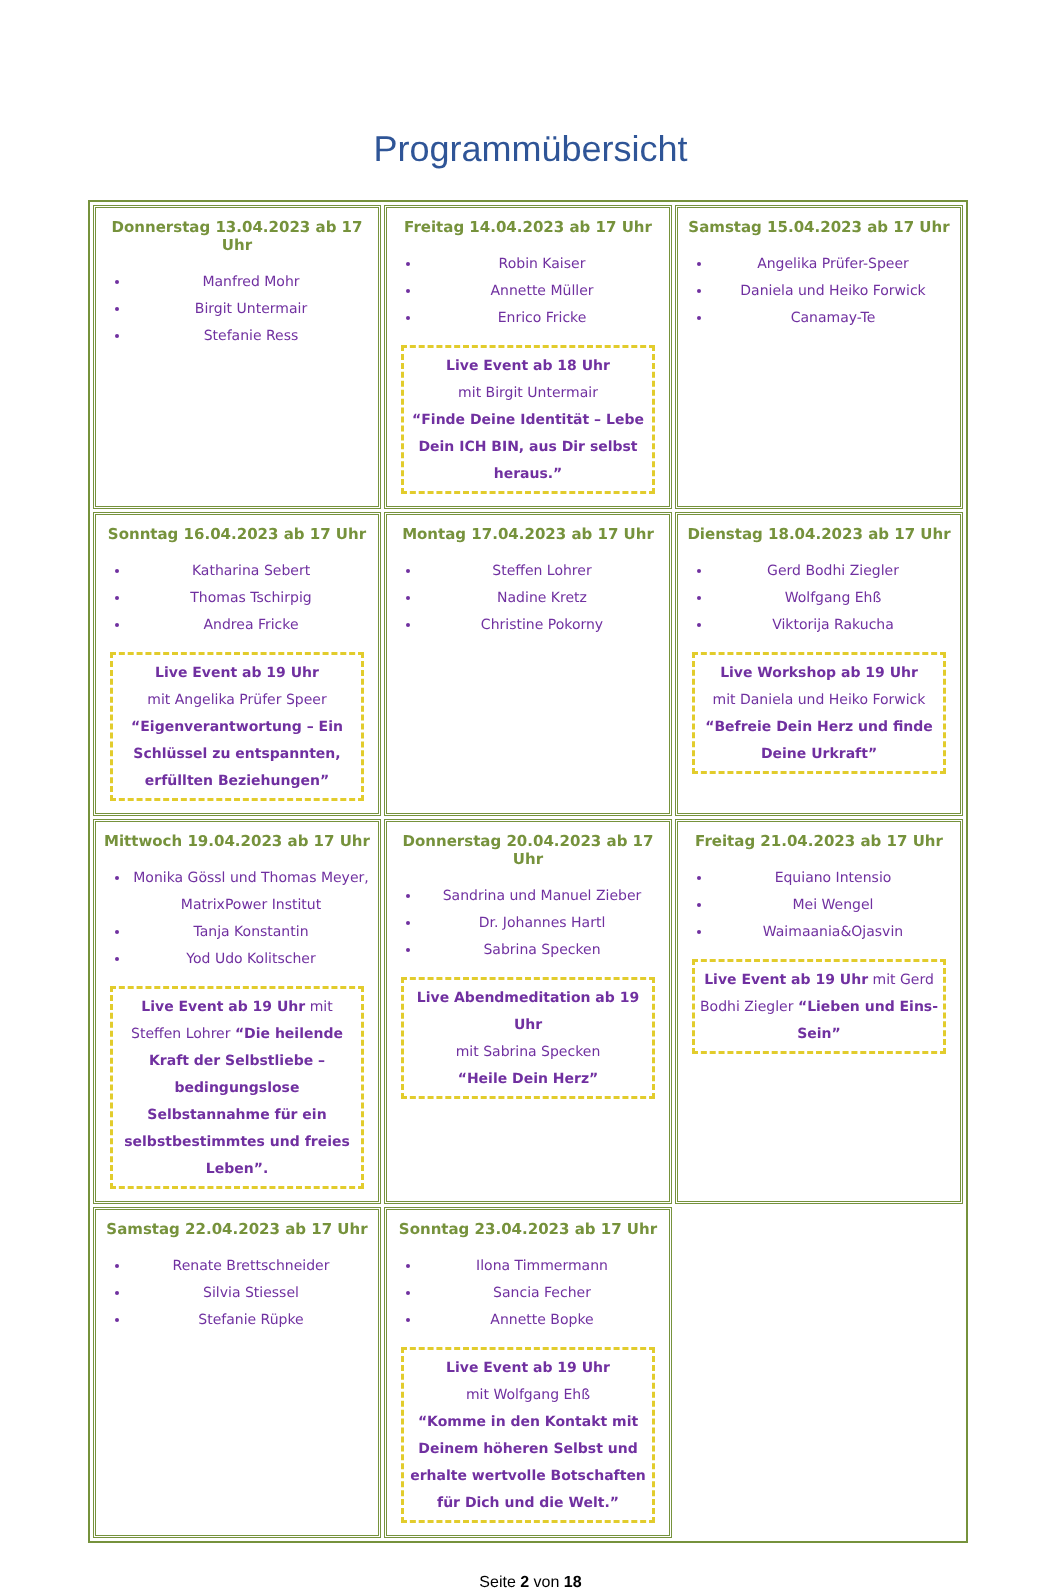Programmübersicht
| Donnerstag 13.04.2023 ab 17 Uhr Manfred Mohr Birgit Untermair Stefanie Ress | Freitag 14.04.2023 ab 17 Uhr Robin Kaiser Annette Müller Enrico Fricke Live Event ab 18 Uhr mit Birgit Untermair “Finde Deine Identität – Lebe Dein ICH BIN, aus Dir selbst heraus.” | Samstag 15.04.2023 ab 17 Uhr Angelika Prüfer-Speer Daniela und Heiko Forwick Canamay-Te |
| Sonntag 16.04.2023 ab 17 Uhr Katharina Sebert Thomas Tschirpig Andrea Fricke Live Event ab 19 Uhr mit Angelika Prüfer Speer “Eigenverantwortung – Ein Schlüssel zu entspannten, erfüllten Beziehungen” | Montag 17.04.2023 ab 17 Uhr Steffen Lohrer Nadine Kretz Christine Pokorny | Dienstag 18.04.2023 ab 17 Uhr Gerd Bodhi Ziegler Wolfgang Ehß Viktorija Rakucha Live Workshop ab 19 Uhr mit Daniela und Heiko Forwick “Befreie Dein Herz und finde Deine Urkraft” |
| Mittwoch 19.04.2023 ab 17 Uhr Monika Gössl und Thomas Meyer, MatrixPower Institut Tanja Konstantin Yod Udo Kolitscher Live Event ab 19 Uhr mit Steffen Lohrer “Die heilende Kraft der Selbstliebe – bedingungslose Selbstannahme für ein selbstbestimmtes und freies Leben”. | Donnerstag 20.04.2023 ab 17 Uhr Sandrina und Manuel Zieber Dr. Johannes Hartl Sabrina Specken Live Abendmeditation ab 19 Uhr mit Sabrina Specken “Heile Dein Herz” | Freitag 21.04.2023 ab 17 Uhr Equiano Intensio Mei Wengel Waimaania&Ojasvin Live Event ab 19 Uhr mit Gerd Bodhi Ziegler “Lieben und Eins-Sein” |
| Samstag 22.04.2023 ab 17 Uhr Renate Brettschneider Silvia Stiessel Stefanie Rüpke | Sonntag 23.04.2023 ab 17 Uhr Ilona Timmermann Sancia Fecher Annette Bopke Live Event ab 19 Uhr mit Wolfgang Ehß “Komme in den Kontakt mit Deinem höheren Selbst und erhalte wertvolle Botschaften für Dich und die Welt.” | |
Seite 2 von 18